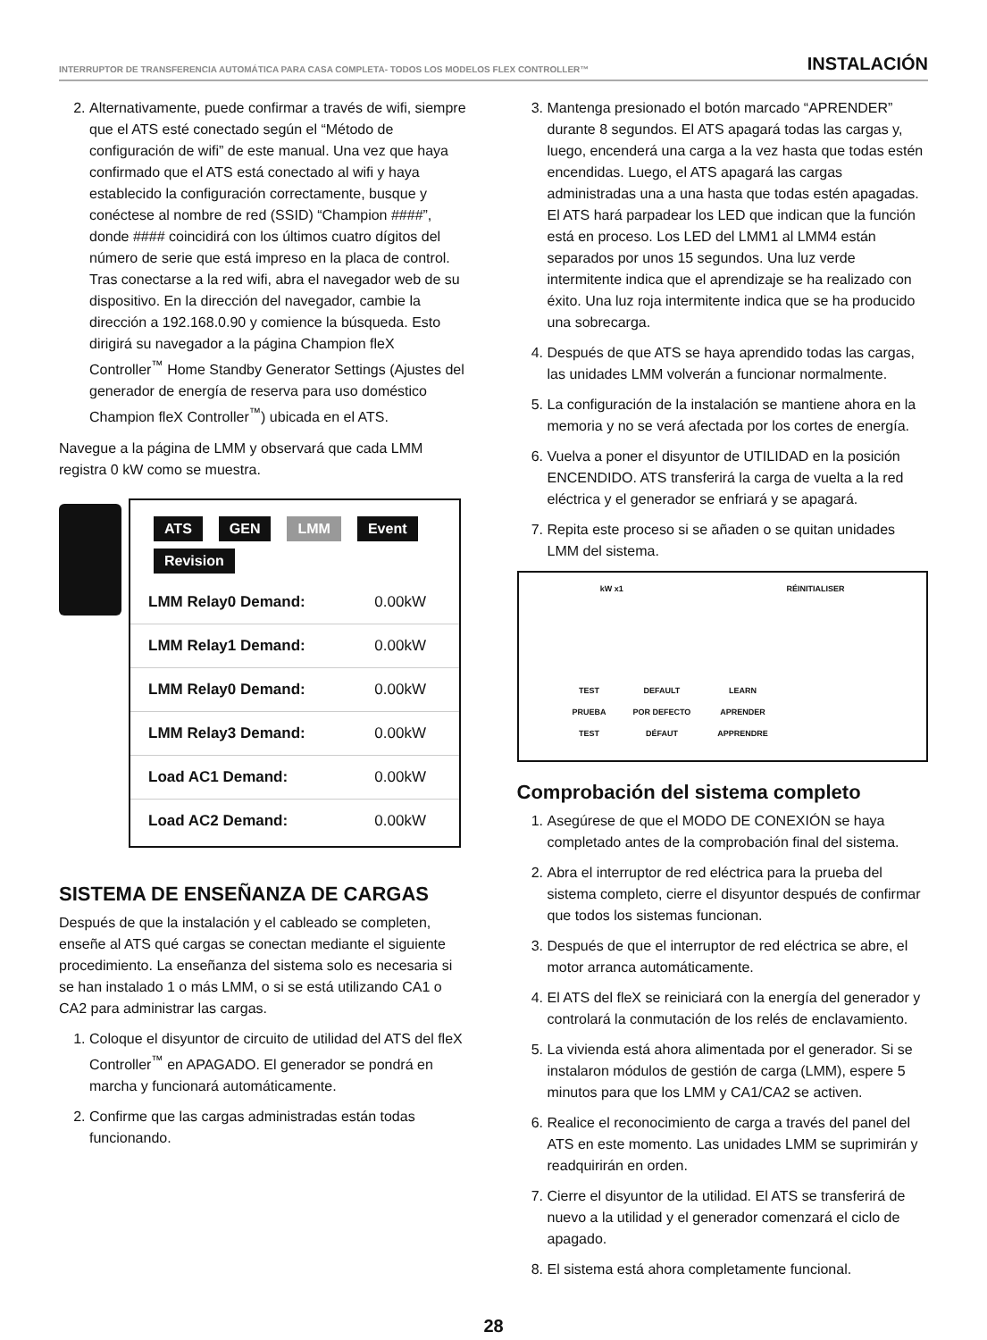INTERRUPTOR DE TRANSFERENCIA AUTOMÁTICA PARA CASA COMPLETA- TODOS LOS MODELOS FLEX CONTROLLER™ INSTALACIÓN
2. Alternativamente, puede confirmar a través de wifi, siempre que el ATS esté conectado según el “Método de configuración de wifi” de este manual. Una vez que haya confirmado que el ATS está conectado al wifi y haya establecido la configuración correctamente, busque y conéctese al nombre de red (SSID) “Champion ####”, donde #### coincidirá con los últimos cuatro dígitos del número de serie que está impreso en la placa de control. Tras conectarse a la red wifi, abra el navegador web de su dispositivo. En la dirección del navegador, cambie la dirección a 192.168.0.90 y comience la búsqueda. Esto dirigirá su navegador a la página Champion fleX Controller<sup>™</sup> Home Standby Generator Settings (Ajustes del generador de energía de reserva para uso doméstico Champion fleX Controller<sup>™</sup>) ubicada en el ATS.
Navegue a la página de LMM y observará que cada LMM registra 0 kW como se muestra.
ATS GEN LMM Event Revision
| LMM Relay0 Demand: | 0.00kW |
| LMM Relay1 Demand: | 0.00kW |
| LMM Relay0 Demand: | 0.00kW |
| LMM Relay3 Demand: | 0.00kW |
| Load AC1 Demand: | 0.00kW |
| Load AC2 Demand: | 0.00kW |
SISTEMA DE ENSEÑANZA DE CARGAS
Después de que la instalación y el cableado se completen, enseñe al ATS qué cargas se conectan mediante el siguiente procedimiento. La enseñanza del sistema solo es necesaria si se han instalado 1 o más LMM, o si se está utilizando CA1 o CA2 para administrar las cargas.
1. Coloque el disyuntor de circuito de utilidad del ATS del fleX Controller<sup>™</sup> en APAGADO. El generador se pondrá en marcha y funcionará automáticamente.
2. Confirme que las cargas administradas están todas funcionando.
3. Mantenga presionado el botón marcado “APRENDER” durante 8 segundos. El ATS apagará todas las cargas y, luego, encenderá una carga a la vez hasta que todas estén encendidas. Luego, el ATS apagará las cargas administradas una a una hasta que todas estén apagadas. El ATS hará parpadear los LED que indican que la función está en proceso. Los LED del LMM1 al LMM4 están separados por unos 15 segundos. Una luz verde intermitente indica que el aprendizaje se ha realizado con éxito. Una luz roja intermitente indica que se ha producido una sobrecarga.
4. Después de que ATS se haya aprendido todas las cargas, las unidades LMM volverán a funcionar normalmente.
5. La configuración de la instalación se mantiene ahora en la memoria y no se verá afectada por los cortes de energía.
6. Vuelva a poner el disyuntor de UTILIDAD en la posición ENCENDIDO. ATS transferirá la carga de vuelta a la red eléctrica y el generador se enfriará y se apagará.
7. Repita este proceso si se añaden o se quitan unidades LMM del sistema.
kW x1 RÉINITIALISER
TEST
PRUEBA
TEST DEFAULT
POR DEFECTO
DÉFAUT LEARN
APRENDER
APPRENDRE
Comprobación del sistema completo
1. Asegúrese de que el MODO DE CONEXIÓN se haya completado antes de la comprobación final del sistema.
2. Abra el interruptor de red eléctrica para la prueba del sistema completo, cierre el disyuntor después de confirmar que todos los sistemas funcionan.
3. Después de que el interruptor de red eléctrica se abre, el motor arranca automáticamente.
4. El ATS del fleX se reiniciará con la energía del generador y controlará la conmutación de los relés de enclavamiento.
5. La vivienda está ahora alimentada por el generador. Si se instalaron módulos de gestión de carga (LMM), espere 5 minutos para que los LMM y CA1/CA2 se activen.
6. Realice el reconocimiento de carga a través del panel del ATS en este momento. Las unidades LMM se suprimirán y readquirirán en orden.
7. Cierre el disyuntor de la utilidad. El ATS se transferirá de nuevo a la utilidad y el generador comenzará el ciclo de apagado.
8. El sistema está ahora completamente funcional.
28